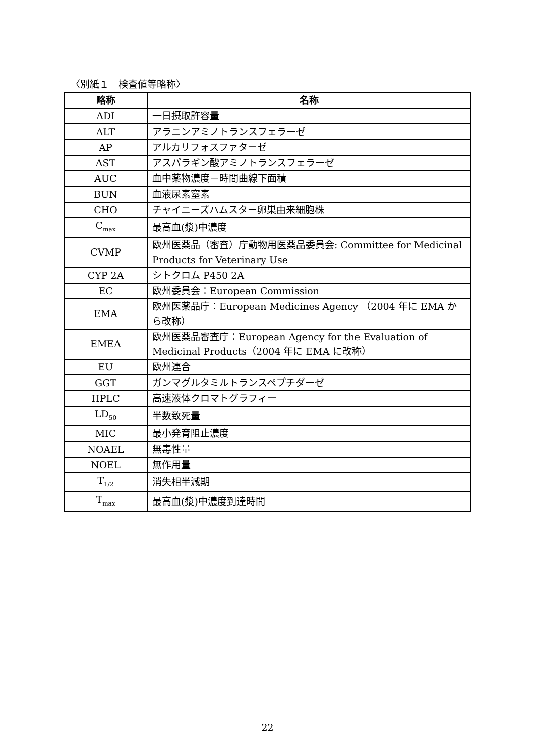〈別紙１　検査値等略称〉
| 略称 | 名称 |
| --- | --- |
| ADI | 一日摂取許容量 |
| ALT | アラニンアミノトランスフェラーゼ |
| AP | アルカリフォスファターゼ |
| AST | アスパラギン酸アミノトランスフェラーゼ |
| AUC | 血中薬物濃度－時間曲線下面積 |
| BUN | 血液尿素窒素 |
| CHO | チャイニーズハムスター卵巣由来細胞株 |
| C<sub>max</sub> | 最高血(漿)中濃度 |
| CVMP | 欧州医薬品（審査）庁動物用医薬品委員会: Committee for Medicinal Products for Veterinary Use |
| CYP 2A | シトクロム P450 2A |
| EC | 欧州委員会：European Commission |
| EMA | 欧州医薬品庁：European Medicines Agency （2004 年に EMA から改称） |
| EMEA | 欧州医薬品審査庁：European Agency for the Evaluation of Medicinal Products（2004 年に EMA に改称） |
| EU | 欧州連合 |
| GGT | ガンマグルタミルトランスペプチダーゼ |
| HPLC | 高速液体クロマトグラフィー |
| LD<sub>50</sub> | 半数致死量 |
| MIC | 最小発育阻止濃度 |
| NOAEL | 無毒性量 |
| NOEL | 無作用量 |
| T<sub>1/2</sub> | 消失相半減期 |
| T<sub>max</sub> | 最高血(漿)中濃度到達時間 |
22